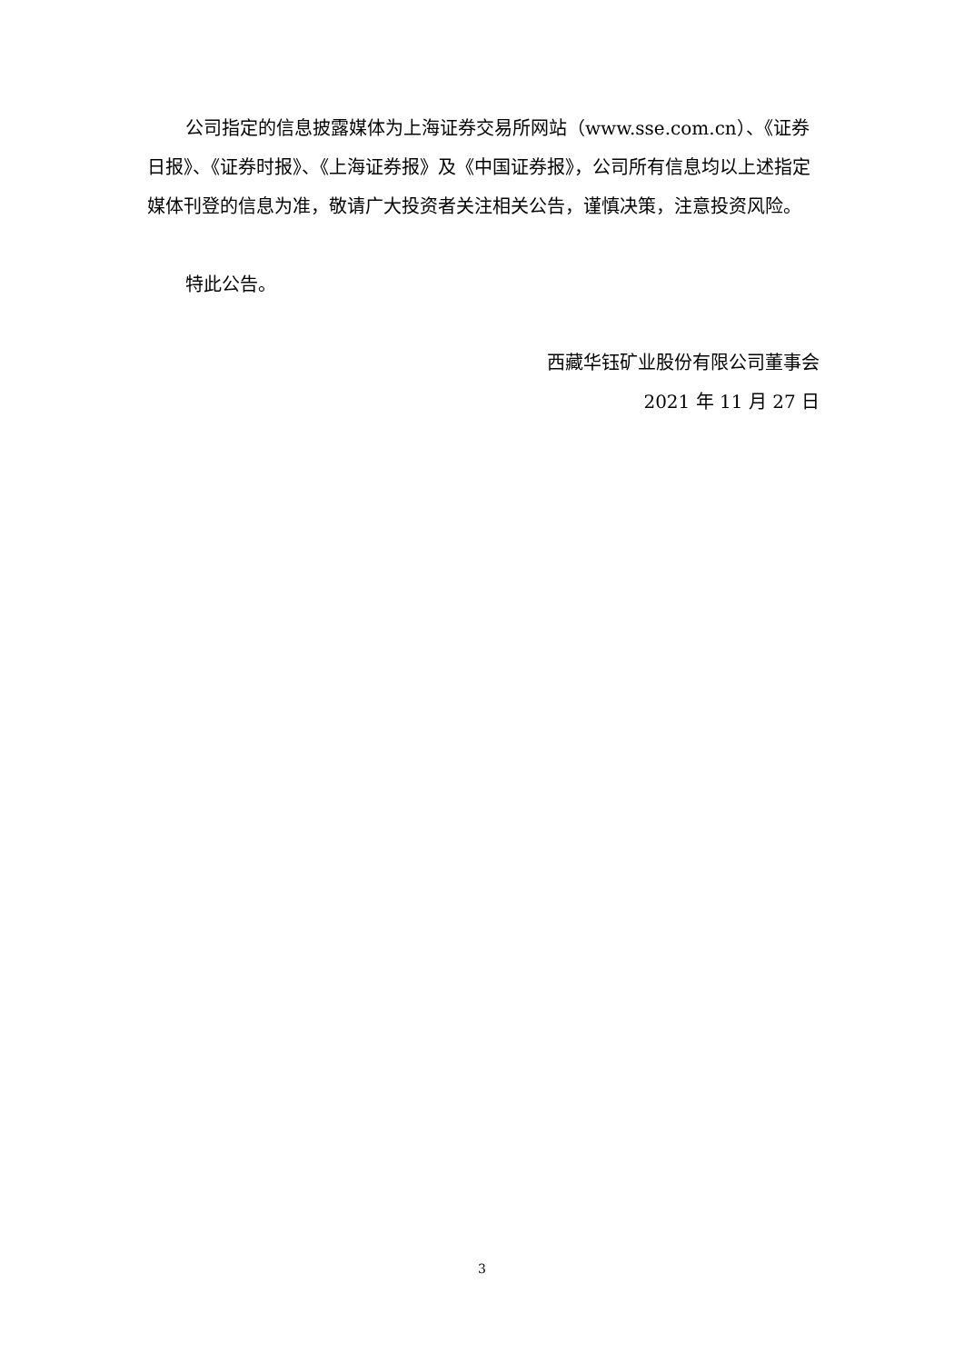公司指定的信息披露媒体为上海证券交易所网站（www.sse.com.cn）、《证券日报》、《证券时报》、《上海证券报》及《中国证券报》，公司所有信息均以上述指定媒体刊登的信息为准，敬请广大投资者关注相关公告，谨慎决策，注意投资风险。
特此公告。
西藏华钰矿业股份有限公司董事会
2021 年 11 月 27 日
3